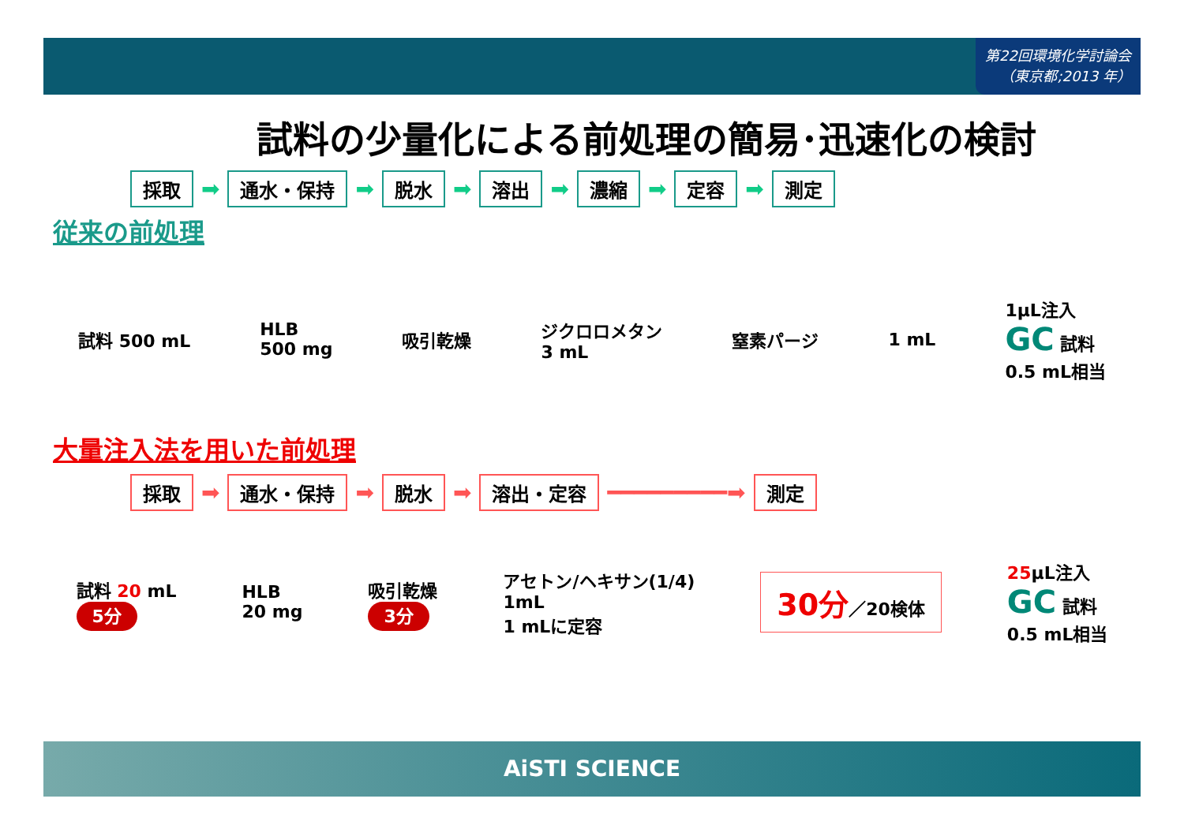第22回環境化学討論会
（東京都;2013 年）
試料の少量化による前処理の簡易･迅速化の検討
採取 ➡ 通水・保持 ➡ 脱水 ➡ 溶出 ➡ 濃縮 ➡ 定容 ➡ 測定
従来の前処理
試料 500 mL HLB
500 mg 吸引乾燥 ジクロロメタン
3 mL 窒素パージ 1 mL 1μL注入
GC 試料
0.5 mL相当
大量注入法を用いた前処理
採取 ➡ 通水・保持 ➡ 脱水 ➡ 溶出・定容 ━━━━━━━━━➡ 測定
試料 20 mL
5分 HLB
20 mg 吸引乾燥
3分 アセトン/ヘキサン(1/4)
1mL
1 mLに定容 30分／20検体 25μL注入
GC 試料
0.5 mL相当
AiSTI SCIENCE